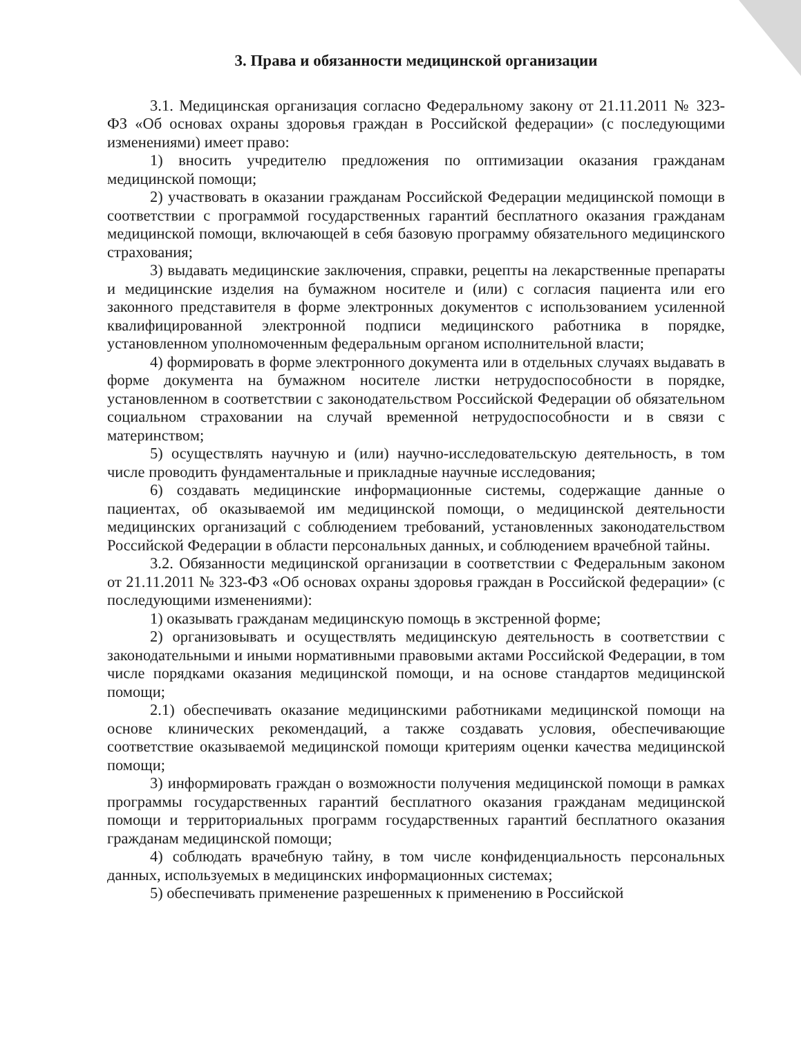3. Права и обязанности медицинской организации
3.1. Медицинская организация согласно Федеральному закону от 21.11.2011 № 323-ФЗ «Об основах охраны здоровья граждан в Российской федерации» (с последующими изменениями) имеет право:
1) вносить учредителю предложения по оптимизации оказания гражданам медицинской помощи;
2) участвовать в оказании гражданам Российской Федерации медицинской помощи в соответствии с программой государственных гарантий бесплатного оказания гражданам медицинской помощи, включающей в себя базовую программу обязательного медицинского страхования;
3) выдавать медицинские заключения, справки, рецепты на лекарственные препараты и медицинские изделия на бумажном носителе и (или) с согласия пациента или его законного представителя в форме электронных документов с использованием усиленной квалифицированной электронной подписи медицинского работника в порядке, установленном уполномоченным федеральным органом исполнительной власти;
4) формировать в форме электронного документа или в отдельных случаях выдавать в форме документа на бумажном носителе листки нетрудоспособности в порядке, установленном в соответствии с законодательством Российской Федерации об обязательном социальном страховании на случай временной нетрудоспособности и в связи с материнством;
5) осуществлять научную и (или) научно-исследовательскую деятельность, в том числе проводить фундаментальные и прикладные научные исследования;
6) создавать медицинские информационные системы, содержащие данные о пациентах, об оказываемой им медицинской помощи, о медицинской деятельности медицинских организаций с соблюдением требований, установленных законодательством Российской Федерации в области персональных данных, и соблюдением врачебной тайны.
3.2. Обязанности медицинской организации в соответствии с Федеральным законом от 21.11.2011 № 323-ФЗ «Об основах охраны здоровья граждан в Российской федерации» (с последующими изменениями):
1) оказывать гражданам медицинскую помощь в экстренной форме;
2) организовывать и осуществлять медицинскую деятельность в соответствии с законодательными и иными нормативными правовыми актами Российской Федерации, в том числе порядками оказания медицинской помощи, и на основе стандартов медицинской помощи;
2.1) обеспечивать оказание медицинскими работниками медицинской помощи на основе клинических рекомендаций, а также создавать условия, обеспечивающие соответствие оказываемой медицинской помощи критериям оценки качества медицинской помощи;
3) информировать граждан о возможности получения медицинской помощи в рамках программы государственных гарантий бесплатного оказания гражданам медицинской помощи и территориальных программ государственных гарантий бесплатного оказания гражданам медицинской помощи;
4) соблюдать врачебную тайну, в том числе конфиденциальность персональных данных, используемых в медицинских информационных системах;
5) обеспечивать применение разрешенных к применению в Российской